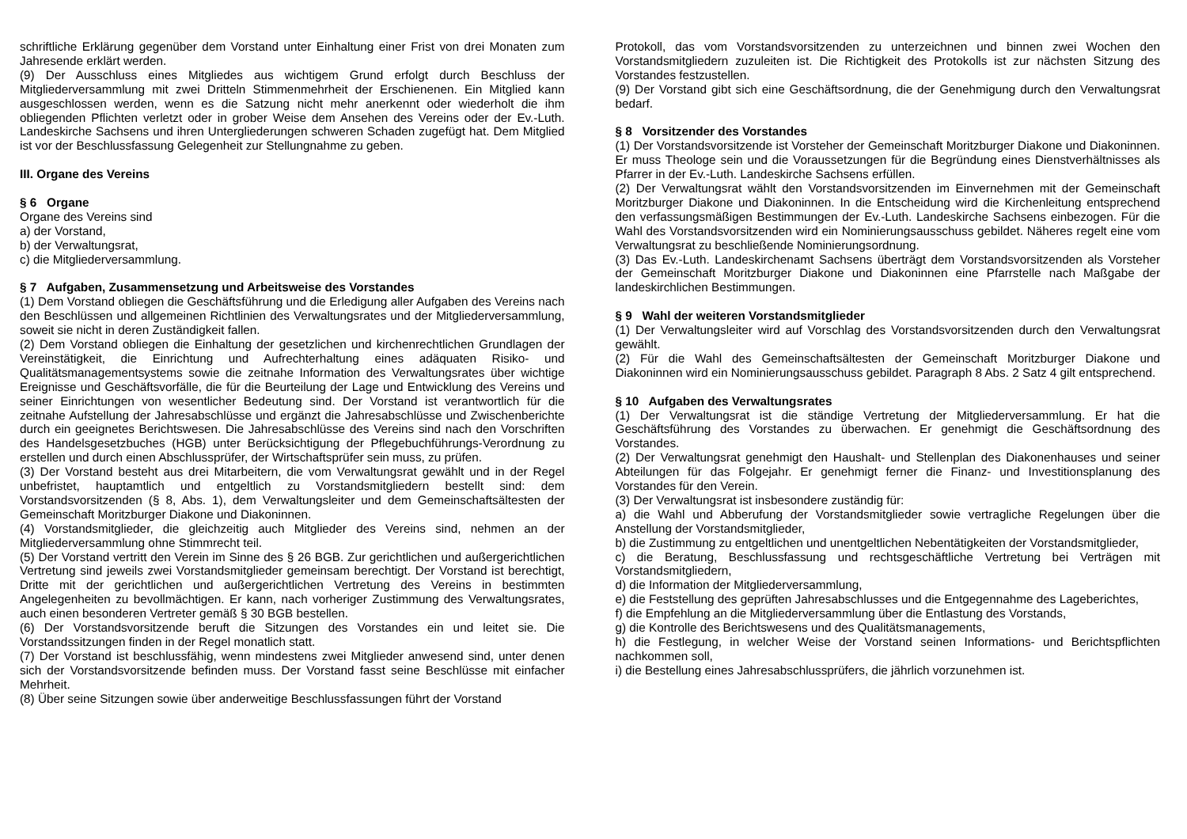schriftliche Erklärung gegenüber dem Vorstand unter Einhaltung einer Frist von drei Monaten zum Jahresende erklärt werden.
(9) Der Ausschluss eines Mitgliedes aus wichtigem Grund erfolgt durch Beschluss der Mitgliederversammlung mit zwei Dritteln Stimmenmehrheit der Erschienenen. Ein Mitglied kann ausgeschlossen werden, wenn es die Satzung nicht mehr anerkennt oder wiederholt die ihm obliegenden Pflichten verletzt oder in grober Weise dem Ansehen des Vereins oder der Ev.-Luth. Landeskirche Sachsens und ihren Untergliederungen schweren Schaden zugefügt hat. Dem Mitglied ist vor der Beschlussfassung Gelegenheit zur Stellungnahme zu geben.
III. Organe des Vereins
§ 6 Organe
Organe des Vereins sind
a) der Vorstand,
b) der Verwaltungsrat,
c) die Mitgliederversammlung.
§ 7 Aufgaben, Zusammensetzung und Arbeitsweise des Vorstandes
(1) Dem Vorstand obliegen die Geschäftsführung und die Erledigung aller Aufgaben des Vereins nach den Beschlüssen und allgemeinen Richtlinien des Verwaltungsrates und der Mitgliederversammlung, soweit sie nicht in deren Zuständigkeit fallen.
(2) Dem Vorstand obliegen die Einhaltung der gesetzlichen und kirchenrechtlichen Grundlagen der Vereinstätigkeit, die Einrichtung und Aufrechterhaltung eines adäquaten Risiko- und Qualitätsmanagementsystems sowie die zeitnahe Information des Verwaltungsrates über wichtige Ereignisse und Geschäftsvorfälle, die für die Beurteilung der Lage und Entwicklung des Vereins und seiner Einrichtungen von wesentlicher Bedeutung sind. Der Vorstand ist verantwortlich für die zeitnahe Aufstellung der Jahresabschlüsse und ergänzt die Jahresabschlüsse und Zwischenberichte durch ein geeignetes Berichtswesen. Die Jahresabschlüsse des Vereins sind nach den Vorschriften des Handelsgesetzbuches (HGB) unter Berücksichtigung der Pflegebuchführungs-Verordnung zu erstellen und durch einen Abschlussprüfer, der Wirtschaftsprüfer sein muss, zu prüfen.
(3) Der Vorstand besteht aus drei Mitarbeitern, die vom Verwaltungsrat gewählt und in der Regel unbefristet, hauptamtlich und entgeltlich zu Vorstandsmitgliedern bestellt sind: dem Vorstandsvorsitzenden (§ 8, Abs. 1), dem Verwaltungsleiter und dem Gemeinschaftsältesten der Gemeinschaft Moritzburger Diakone und Diakoninnen.
(4) Vorstandsmitglieder, die gleichzeitig auch Mitglieder des Vereins sind, nehmen an der Mitgliederversammlung ohne Stimmrecht teil.
(5) Der Vorstand vertritt den Verein im Sinne des § 26 BGB. Zur gerichtlichen und außergerichtlichen Vertretung sind jeweils zwei Vorstandsmitglieder gemeinsam berechtigt. Der Vorstand ist berechtigt, Dritte mit der gerichtlichen und außergerichtlichen Vertretung des Vereins in bestimmten Angelegenheiten zu bevollmächtigen. Er kann, nach vorheriger Zustimmung des Verwaltungsrates, auch einen besonderen Vertreter gemäß § 30 BGB bestellen.
(6) Der Vorstandsvorsitzende beruft die Sitzungen des Vorstandes ein und leitet sie. Die Vorstandssitzungen finden in der Regel monatlich statt.
(7) Der Vorstand ist beschlussfähig, wenn mindestens zwei Mitglieder anwesend sind, unter denen sich der Vorstandsvorsitzende befinden muss. Der Vorstand fasst seine Beschlüsse mit einfacher Mehrheit.
(8) Über seine Sitzungen sowie über anderweitige Beschlussfassungen führt der Vorstand
Protokoll, das vom Vorstandsvorsitzenden zu unterzeichnen und binnen zwei Wochen den Vorstandsmitgliedern zuzuleiten ist. Die Richtigkeit des Protokolls ist zur nächsten Sitzung des Vorstandes festzustellen.
(9) Der Vorstand gibt sich eine Geschäftsordnung, die der Genehmigung durch den Verwaltungsrat bedarf.
§ 8 Vorsitzender des Vorstandes
(1) Der Vorstandsvorsitzende ist Vorsteher der Gemeinschaft Moritzburger Diakone und Diakoninnen. Er muss Theologe sein und die Voraussetzungen für die Begründung eines Dienstverhältnisses als Pfarrer in der Ev.-Luth. Landeskirche Sachsens erfüllen.
(2) Der Verwaltungsrat wählt den Vorstandsvorsitzenden im Einvernehmen mit der Gemeinschaft Moritzburger Diakone und Diakoninnen. In die Entscheidung wird die Kirchenleitung entsprechend den verfassungsmäßigen Bestimmungen der Ev.-Luth. Landeskirche Sachsens einbezogen. Für die Wahl des Vorstandsvorsitzenden wird ein Nominierungsausschuss gebildet. Näheres regelt eine vom Verwaltungsrat zu beschließende Nominierungsordnung.
(3) Das Ev.-Luth. Landeskirchenamt Sachsens überträgt dem Vorstandsvorsitzenden als Vorsteher der Gemeinschaft Moritzburger Diakone und Diakoninnen eine Pfarrstelle nach Maßgabe der landeskirchlichen Bestimmungen.
§ 9 Wahl der weiteren Vorstandsmitglieder
(1) Der Verwaltungsleiter wird auf Vorschlag des Vorstandsvorsitzenden durch den Verwaltungsrat gewählt.
(2) Für die Wahl des Gemeinschaftsältesten der Gemeinschaft Moritzburger Diakone und Diakoninnen wird ein Nominierungsausschuss gebildet. Paragraph 8 Abs. 2 Satz 4 gilt entsprechend.
§ 10 Aufgaben des Verwaltungsrates
(1) Der Verwaltungsrat ist die ständige Vertretung der Mitgliederversammlung. Er hat die Geschäftsführung des Vorstandes zu überwachen. Er genehmigt die Geschäftsordnung des Vorstandes.
(2) Der Verwaltungsrat genehmigt den Haushalt- und Stellenplan des Diakonenhauses und seiner Abteilungen für das Folgejahr. Er genehmigt ferner die Finanz- und Investitionsplanung des Vorstandes für den Verein.
(3) Der Verwaltungsrat ist insbesondere zuständig für:
a) die Wahl und Abberufung der Vorstandsmitglieder sowie vertragliche Regelungen über die Anstellung der Vorstandsmitglieder,
b) die Zustimmung zu entgeltlichen und unentgeltlichen Nebentätigkeiten der Vorstandsmitglieder,
c) die Beratung, Beschlussfassung und rechtsgeschäftliche Vertretung bei Verträgen mit Vorstandsmitgliedern,
d) die Information der Mitgliederversammlung,
e) die Feststellung des geprüften Jahresabschlusses und die Entgegennahme des Lageberichtes,
f) die Empfehlung an die Mitgliederversammlung über die Entlastung des Vorstands,
g) die Kontrolle des Berichtswesens und des Qualitätsmanagements,
h) die Festlegung, in welcher Weise der Vorstand seinen Informations- und Berichtspflichten nachkommen soll,
i) die Bestellung eines Jahresabschlussprüfers, die jährlich vorzunehmen ist.